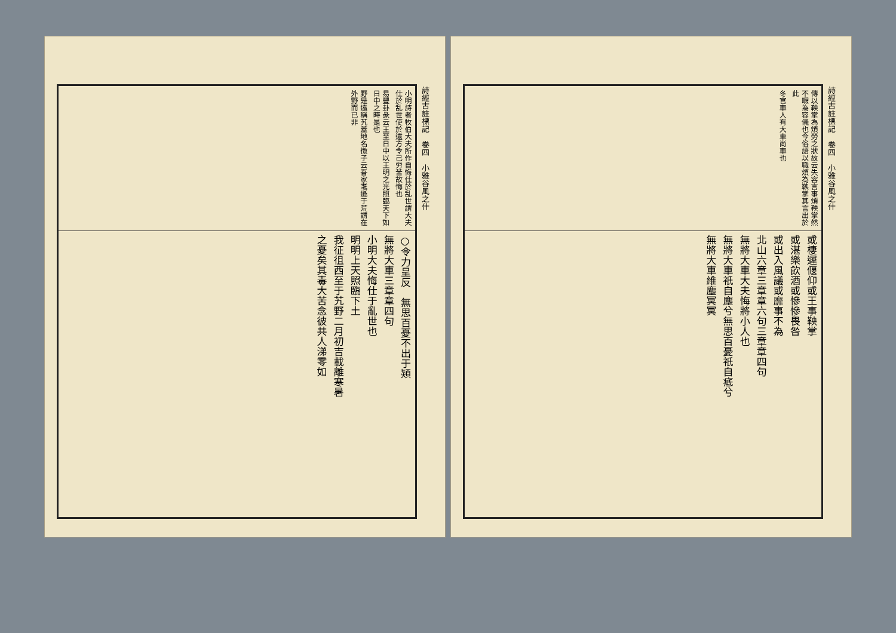詩經古註標記　卷四　小雅谷風之什
小明詩者牧伯大夫所作自悔仕於乱世謂大夫仕於乱世使於遠方令己労苦故悔也
易豐卦彖云王至日中以王明之光照臨天下如日中之時是也
野是遠稱艽蓋地名徴子云吾家耄遜于荒謂在外野而已非
○令力呈反　無思百憂不出于熲
無將大車三章章四句
小明大夫悔仕于亂世也
明明上天照臨下土
我征徂西至于艽野二月初吉載離寒暑
之憂矣其毒大苦念彼共人涕零如
詩經古註標記　卷四　小雅谷風之什
傳以鞅掌為煩勞之狀故云失容言事煩鞅掌然不暇為容儀也今俗語以職煩為鞅掌其言出於此
冬官車人有大車尚車也
或棲遲偃仰或王事鞅掌
或湛樂飲酒或慘慘畏咎
或出入風議或靡事不為
北山六章三章章六句三章章四句
無將大車大夫悔將小人也
無將大車祇自塵兮無思百憂祇自疷兮
無將大車維塵冥冥